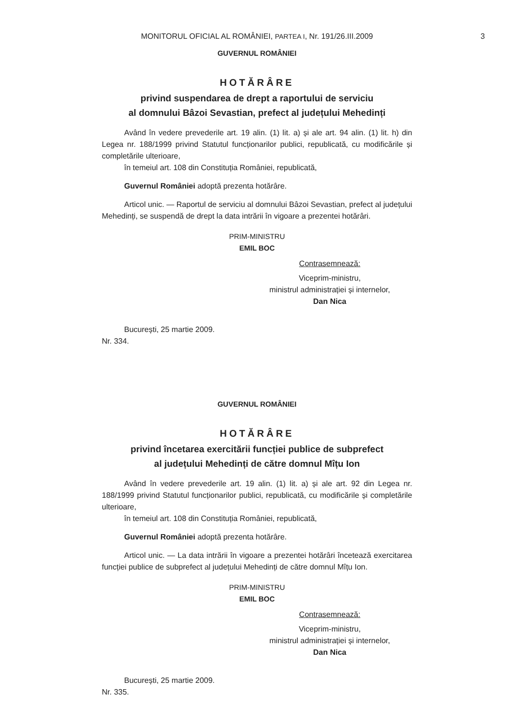MONITORUL OFICIAL AL ROMÂNIEI, PARTEA I, Nr. 191/26.III.2009
3
GUVERNUL ROMÂNIEI
HOTĂRÂRE
privind suspendarea de drept a raportului de serviciu
al domnului Bâzoi Sevastian, prefect al județului Mehedinți
Având în vedere prevederile art. 19 alin. (1) lit. a) și ale art. 94 alin. (1) lit. h) din Legea nr. 188/1999 privind Statutul funcționarilor publici, republicată, cu modificările și completările ulterioare,
în temeiul art. 108 din Constituția României, republicată,
Guvernul României adoptă prezenta hotărâre.
Articol unic. — Raportul de serviciu al domnului Bâzoi Sevastian, prefect al județului Mehedinți, se suspendă de drept la data intrării în vigoare a prezentei hotărâri.
PRIM-MINISTRU
EMIL BOC
Contrasemnează:
Viceprim-ministru,
ministrul administrației și internelor,
Dan Nica
București, 25 martie 2009.
Nr. 334.
GUVERNUL ROMÂNIEI
HOTĂRÂRE
privind încetarea exercitării funcției publice de subprefect
al județului Mehedinți de către domnul Mîțu Ion
Având în vedere prevederile art. 19 alin. (1) lit. a) și ale art. 92 din Legea nr. 188/1999 privind Statutul funcționarilor publici, republicată, cu modificările și completările ulterioare,
în temeiul art. 108 din Constituția României, republicată,
Guvernul României adoptă prezenta hotărâre.
Articol unic. — La data intrării în vigoare a prezentei hotărâri încetează exercitarea funcției publice de subprefect al județului Mehedinți de către domnul Mîțu Ion.
PRIM-MINISTRU
EMIL BOC
Contrasemnează:
Viceprim-ministru,
ministrul administrației și internelor,
Dan Nica
București, 25 martie 2009.
Nr. 335.